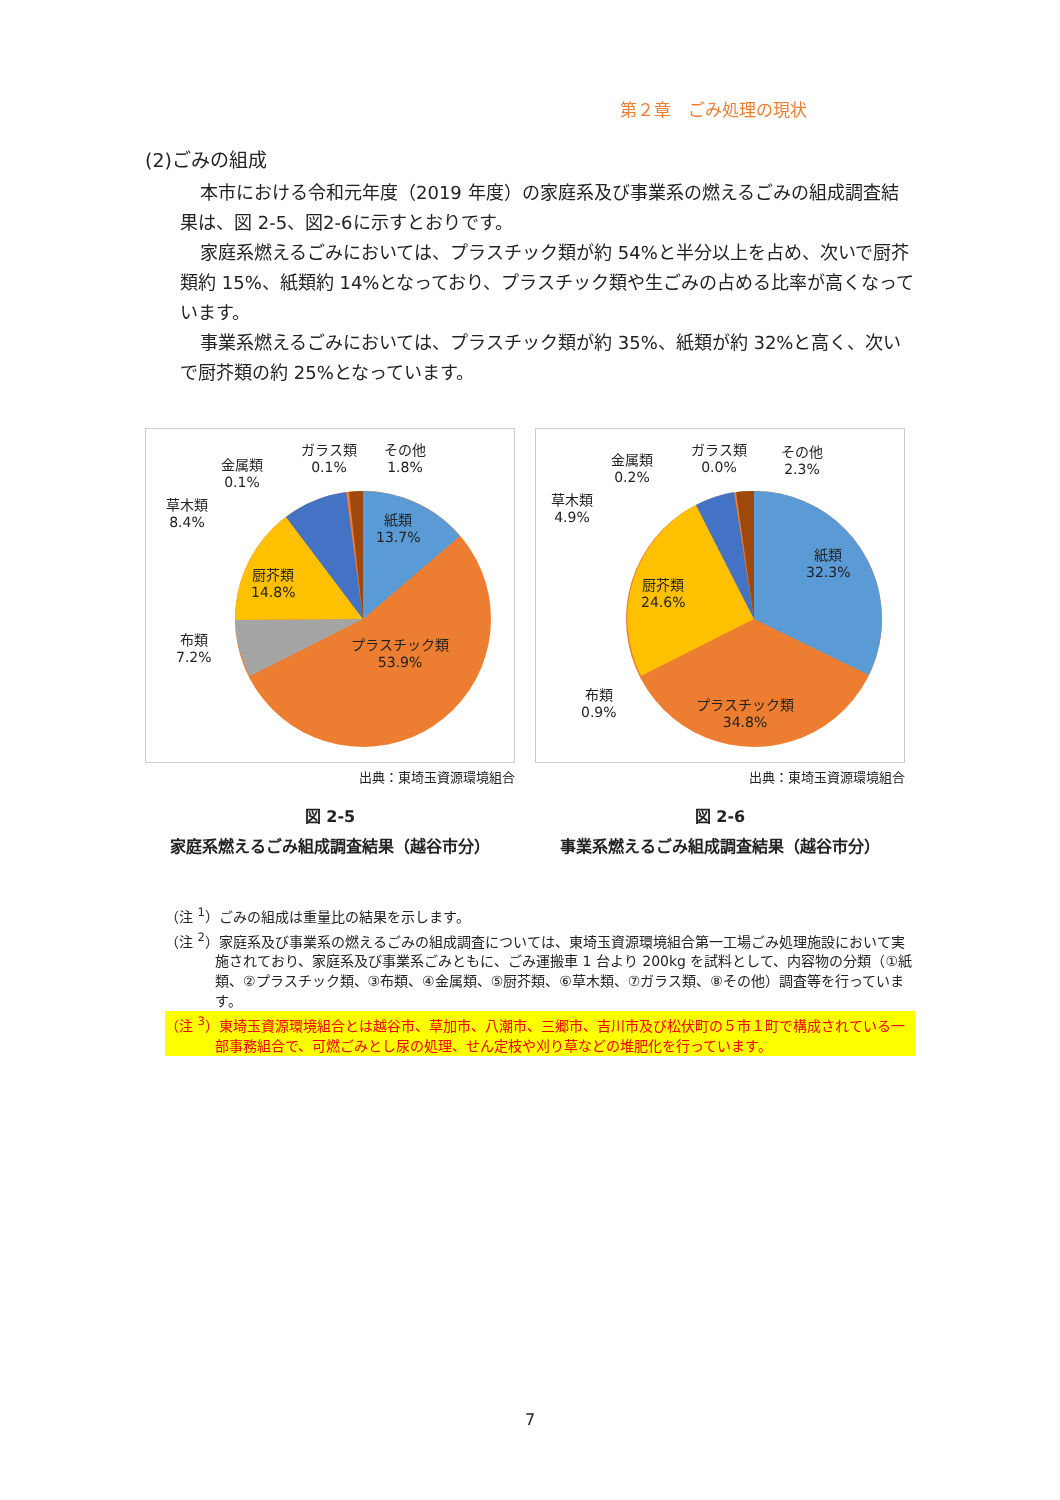第２章　ごみ処理の現状
(2)ごみの組成
本市における令和元年度（2019 年度）の家庭系及び事業系の燃えるごみの組成調査結果は、図 2-5、図2-6に示すとおりです。
家庭系燃えるごみにおいては、プラスチック類が約 54%と半分以上を占め、次いで厨芥類約 15%、紙類約 14%となっており、プラスチック類や生ごみの占める比率が高くなっています。
事業系燃えるごみにおいては、プラスチック類が約 35%、紙類が約 32%と高く、次いで厨芥類の約 25%となっています。
紙類
13.7%
プラスチック類
53.9%
厨芥類
14.8%
布類
7.2%
草木類
8.4%
金属類
0.1%
ガラス類
0.1%
その他
1.8%
出典：東埼玉資源環境組合
図 2-5
家庭系燃えるごみ組成調査結果（越谷市分）
紙類
32.3%
プラスチック類
34.8%
厨芥類
24.6%
布類
0.9%
草木類
4.9%
金属類
0.2%
ガラス類
0.0%
その他
2.3%
出典：東埼玉資源環境組合
図 2-6
事業系燃えるごみ組成調査結果（越谷市分）
（注 <sup>1</sup>）ごみの組成は重量比の結果を示します。
（注 <sup>2</sup>）家庭系及び事業系の燃えるごみの組成調査については、東埼玉資源環境組合第一工場ごみ処理施設において実施されており、家庭系及び事業系ごみともに、ごみ運搬車 1 台より 200kg を試料として、内容物の分類（①紙類、②プラスチック類、③布類、④金属類、⑤厨芥類、⑥草木類、⑦ガラス類、⑧その他）調査等を行っています。
（注 <sup>3</sup>）東埼玉資源環境組合とは越谷市、草加市、八潮市、三郷市、吉川市及び松伏町の５市１町で構成されている一部事務組合で、可燃ごみとし尿の処理、せん定枝や刈り草などの堆肥化を行っています。
7